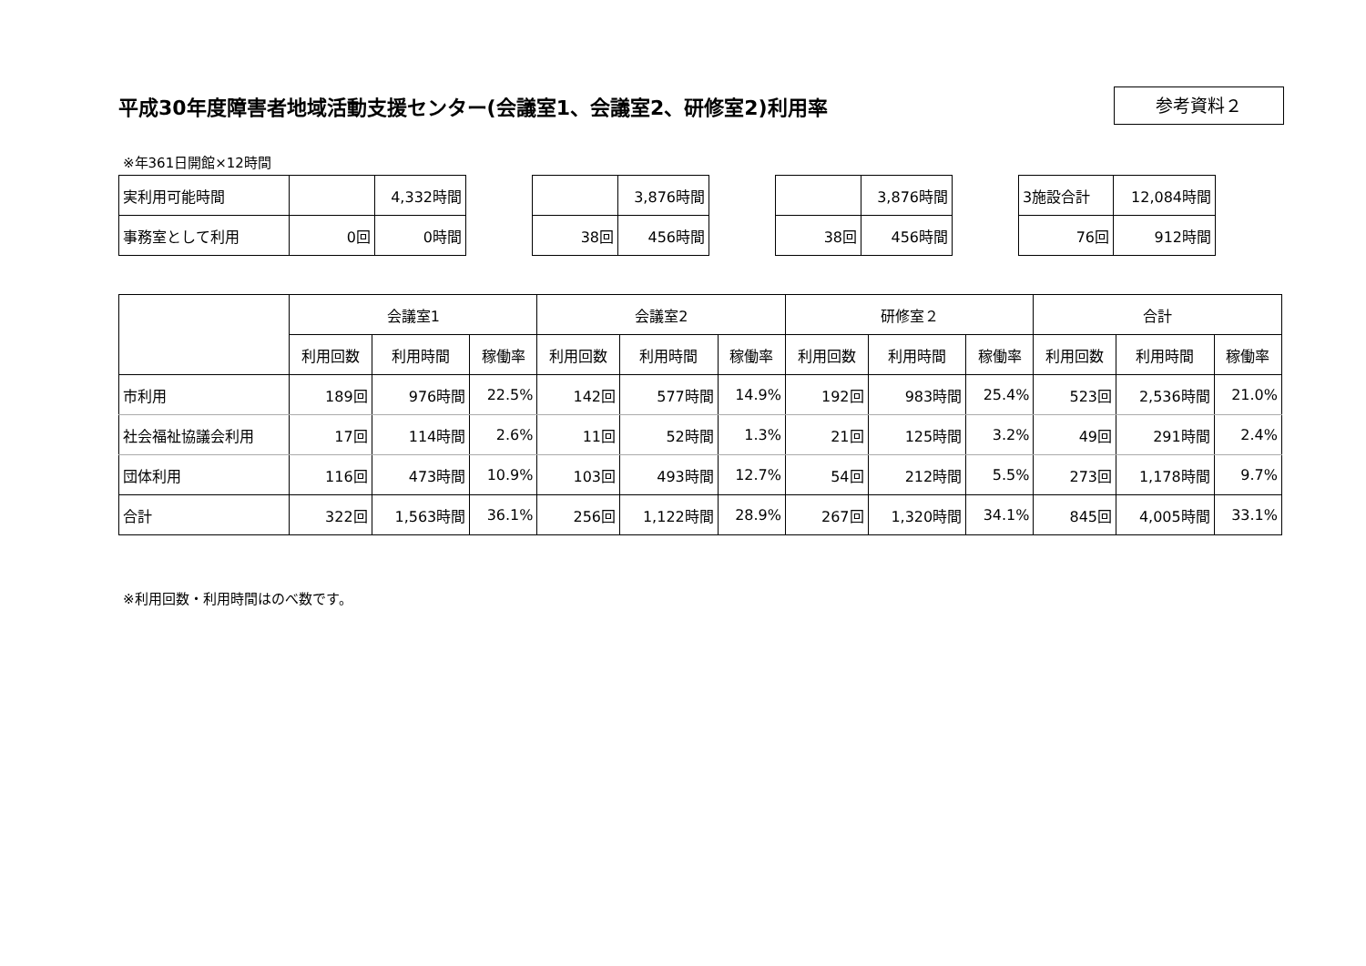平成30年度障害者地域活動支援センター(会議室1、会議室2、研修室2)利用率
参考資料２
※年361日開館×12時間
| 実利用可能時間 | | 4,332時間 |
| 事務室として利用 | 0回 | 0時間 |
| | 3,876時間 |
| 38回 | 456時間 |
| | 3,876時間 |
| 38回 | 456時間 |
| 3施設合計 | 12,084時間 |
| 76回 | 912時間 |
| | 会議室1 | | | 会議室2 | | | 研修室２ | | | 合計 | | |
| --- | --- | --- | --- | --- | --- | --- | --- | --- | --- | --- | --- | --- |
| | 利用回数 | 利用時間 | 稼働率 | 利用回数 | 利用時間 | 稼働率 | 利用回数 | 利用時間 | 稼働率 | 利用回数 | 利用時間 | 稼働率 |
| 市利用 | 189回 | 976時間 | 22.5% | 142回 | 577時間 | 14.9% | 192回 | 983時間 | 25.4% | 523回 | 2,536時間 | 21.0% |
| 社会福祉協議会利用 | 17回 | 114時間 | 2.6% | 11回 | 52時間 | 1.3% | 21回 | 125時間 | 3.2% | 49回 | 291時間 | 2.4% |
| 団体利用 | 116回 | 473時間 | 10.9% | 103回 | 493時間 | 12.7% | 54回 | 212時間 | 5.5% | 273回 | 1,178時間 | 9.7% |
| 合計 | 322回 | 1,563時間 | 36.1% | 256回 | 1,122時間 | 28.9% | 267回 | 1,320時間 | 34.1% | 845回 | 4,005時間 | 33.1% |
※利用回数・利用時間はのべ数です。